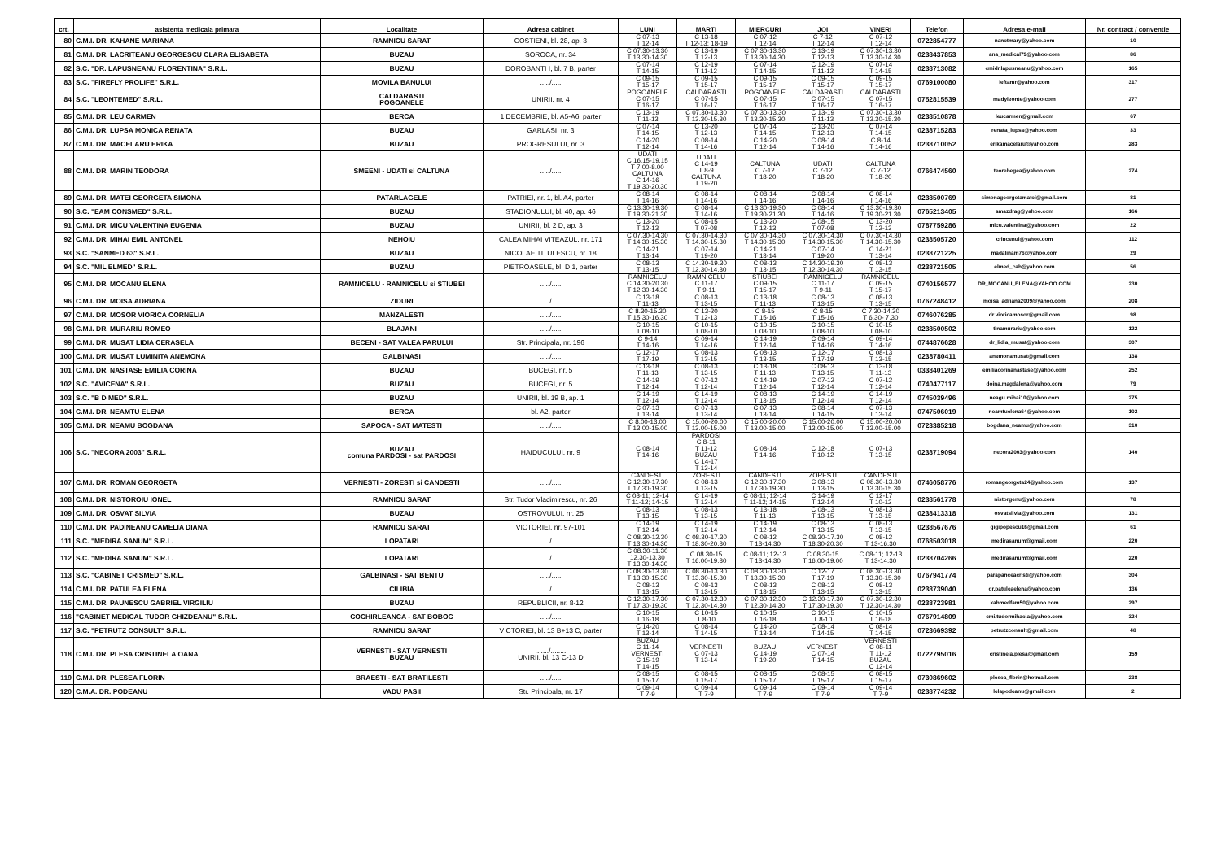| crt. | asistenta medicala primara | Localitate | Adresa cabinet | LUNI | MARTI | MIERCURI | JOI | VINERI | Telefon | Adresa e-mail | Nr. contract / conventie |
| --- | --- | --- | --- | --- | --- | --- | --- | --- | --- | --- | --- |
| 80 | C.M.I. DR. KAHANE MARIANA | RAMNICU SARAT | COSTIENI, bl. 28, ap. 3 | C 07-13 T 12-14 | C 13-18 T 12-13; 18-19 | C 07-12 T 12-14 | C 7-12 T 12-14 | C 07-12 T 12-14 | 0722854777 | nanetmary@yahoo.com | 10 |
| 81 | C.M.I. DR. LACRITEANU GEORGESCU CLARA ELISABETA | BUZAU | SOROCA, nr. 34 | C 07.30-13.30 T 13.30-14.30 | C 13-19 T 12-13 | C 07.30-13.30 T 13.30-14.30 | C 13-19 T 12-13 | C 07.30-13.30 T 13.30-14.30 | 0238437853 | ana_medical79@yahoo.com | 86 |
| 82 | S.C. "DR. LAPUSNEANU FLORENTINA" S.R.L. | BUZAU | DOROBANTI I, bl. 7 B, parter | C 07-14 T 14-15 | C 12-19 T 11-12 | C 07-14 T 14-15 | C 12-19 T 11-12 | C 07-14 T 14-15 | 0238713082 | cmidr.lapusneanu@yahoo.com | 165 |
| 83 | S.C. "FIREFLY PROLIFE" S.R.L. | MOVILA BANULUI | ...../..... | C 09-15 T 15-17 | C 09-15 T 15-17 | C 09-15 T 15-17 | C 09-15 T 15-17 | C 09-15 T 15-17 | 0769100080 | leftamr@yahoo.com | 317 |
| 84 | S.C. "LEONTEMED" S.R.L. | CALDARASTI POGOANELE | UNIRII, nr. 4 | POGOANELE C 07-15 T 16-17 | CALDARASTI C 07-15 T 16-17 | POGOANELE C 07-15 T 16-17 | CALDARASTI C 07-15 T 16-17 | CALDARASTI C 07-15 T 16-17 | 0752815539 | madyleonte@yahoo.com | 277 |
| 85 | C.M.I. DR. LEU CARMEN | BERCA | 1 DECEMBRIE, bl. A5-A6, parter | C 13-19 T 11-13 | C 07.30-13.30 T 13.30-15.30 | C 07.30-13.30 T 13.30-15.30 | C 13-19 T 11-13 | C 07.30-13.30 T 13.30-15.30 | 0238510878 | leucarmen@gmail.com | 67 |
| 86 | C.M.I. DR. LUPSA MONICA RENATA | BUZAU | GARLASI, nr. 3 | C 07-14 T 14-15 | C 13-20 T 12-13 | C 07-14 T 14-15 | C 13-20 T 12-13 | C 07-14 T 14-15 | 0238715283 | renata_lupsa@yahoo.com | 33 |
| 87 | C.M.I. DR. MACELARU ERIKA | BUZAU | PROGRESULUI, nr. 3 | C 14-20 T 12-14 | C 08-14 T 14-16 | C 14-20 T 12-14 | C 08-14 T 14-16 | C 8-14 T 14-16 | 0238710052 | erikamacelaru@yahoo.com | 283 |
| 88 | C.M.I. DR. MARIN TEODORA | SMEENI - UDATI si CALTUNA | ...../..... | UDATI C 16.15-19.15 T 7.00-8.00 CALTUNA C 14-16 T 19.30-20.30 | UDATI C 14-19 T 8-9 CALTUNA T 19-20 | CALTUNA C 7-12 T 18-20 | UDATI C 7-12 T 18-20 | CALTUNA C 7-12 T 18-20 | 0766474560 | teorebegea@yahoo.com | 274 |
| 89 | C.M.I. DR. MATEI GEORGETA SIMONA | PATARLAGELE | PATRIEI, nr. 1, bl. A4, parter | C 08-14 T 14-16 | C 08-14 T 14-16 | C 08-14 T 14-16 | C 08-14 T 14-16 | C 08-14 T 14-16 | 0238500769 | simonageorgetamatei@gmail.com | 81 |
| 90 | S.C. "EAM CONSMED" S.R.L. | BUZAU | STADIONULUI, bl. 40, ap. 46 | C 13.30-19.30 T 19.30-21.30 | C 08-14 T 14-16 | C 13.30-19.30 T 19.30-21.30 | C 08-14 T 14-16 | C 13.30-19.30 T 19.30-21.30 | 0765213405 | amazdrag@yahoo.com | 166 |
| 91 | C.M.I. DR. MICU VALENTINA EUGENIA | BUZAU | UNIRII, bl. 2 D, ap. 3 | C 13-20 T 12-13 | C 08-15 T 07-08 | C 13-20 T 12-13 | C 08-15 T 07-08 | C 13-20 T 12-13 | 0787759286 | micu.valentina@yahoo.com | 22 |
| 92 | C.M.I. DR. MIHAI EMIL ANTONEL | NEHOIU | CALEA MIHAI VITEAZUL, nr. 171 | C 07.30-14.30 T 14.30-15.30 | C 07.30-14.30 T 14.30-15.30 | C 07.30-14.30 T 14.30-15.30 | C 07.30-14.30 T 14.30-15.30 | C 07.30-14.30 T 14.30-15.30 | 0238505720 | crincenul@yahoo.com | 112 |
| 93 | S.C. "SANMED 63" S.R.L. | BUZAU | NICOLAE TITULESCU, nr. 18 | C 14-21 T 13-14 | C 07-14 T 19-20 | C 14-21 T 13-14 | C 07-14 T 19-20 | C 14-21 T 13-14 | 0238721225 | madalinam76@yahoo.com | 29 |
| 94 | S.C. "MIL ELMED" S.R.L. | BUZAU | PIETROASELE, bl. D 1, parter | C 08-13 T 13-15 | C 14.30-19.30 T 12.30-14.30 | C 08-13 T 13-15 | C 14.30-19.30 T 12.30-14.30 | C 08-13 T 13-15 | 0238721505 | elmed_cab@yahoo.com | 56 |
| 95 | C.M.I. DR. MOCANU ELENA | RAMNICELU - RAMNICELU si STIUBEI | ...../..... | RAMNICELU C 14.30-20.30 T 12.30-14.30 | RAMNICELU C 11-17 T 9-11 | STIUBEI C 09-15 T 15-17 | RAMNICELU C 11-17 T 9-11 | RAMNICELU C 09-15 T 15-17 | 0740156577 | DR_MOCANU_ELENA@YAHOO.COM | 230 |
| 96 | C.M.I. DR. MOISA ADRIANA | ZIDURI | ...../..... | C 13-18 T 11-13 | C 08-13 T 13-15 | C 13-18 T 11-13 | C 08-13 T 13-15 | C 08-13 T 13-15 | 0767248412 | moisa_adriana2009@yahoo.com | 208 |
| 97 | C.M.I. DR. MOSOR VIORICA CORNELIA | MANZALESTI | ...../..... | C 8.30-15.30 T 15.30-16.30 | C 13-20 T 12-13 | C 8-15 T 15-16 | C 8-15 T 15-16 | C 7.30-14.30 T 6.30- 7.30 | 0746076285 | dr.vioricamosor@gmail.com | 98 |
| 98 | C.M.I. DR. MURARIU ROMEO | BLAJANI | ...../..... | C 10-15 T 08-10 | C 10-15 T 08-10 | C 10-15 T 08-10 | C 10-15 T 08-10 | C 10-15 T 08-10 | 0238500502 | tinamurariu@yahoo.com | 122 |
| 99 | C.M.I. DR. MUSAT LIDIA CERASELA | BECENI - SAT VALEA PARULUI | Str. Principala, nr. 196 | C 9-14 T 14-16 | C 09-14 T 14-16 | C 14-19 T 12-14 | C 09-14 T 14-16 | C 09-14 T 14-16 | 0744876628 | dr_lidia_musat@yahoo.com | 307 |
| 100 | C.M.I. DR. MUSAT LUMINITA ANEMONA | GALBINASI | ...../..... | C 12-17 T 17-19 | C 08-13 T 13-15 | C 08-13 T 13-15 | C 12-17 T 17-19 | C 08-13 T 13-15 | 0238780411 | anemonamusat@gmail.com | 138 |
| 101 | C.M.I. DR. NASTASE EMILIA CORINA | BUZAU | BUCEGI, nr. 5 | C 13-18 T 11-13 | C 08-13 T 13-15 | C 13-18 T 11-13 | C 08-13 T 13-15 | C 13-18 T 11-13 | 0338401269 | emiliacorinanastase@yahoo.com | 252 |
| 102 | S.C. "AVICENA" S.R.L. | BUZAU | BUCEGI, nr. 5 | C 14-19 T 12-14 | C 07-12 T 12-14 | C 14-19 T 12-14 | C 07-12 T 12-14 | C 07-12 T 12-14 | 0740477117 | doina.magdalena@yahoo.com | 79 |
| 103 | S.C. "B D MED" S.R.L. | BUZAU | UNIRII, bl. 19 B, ap. 1 | C 14-19 T 12-14 | C 14-19 T 12-14 | C 08-13 T 13-15 | C 14-19 T 12-14 | C 14-19 T 12-14 | 0745039496 | neagu.mihai10@yahoo.com | 275 |
| 104 | C.M.I. DR. NEAMTU ELENA | BERCA | bl. A2, parter | C 07-13 T 13-14 | C 07-13 T 13-14 | C 07-13 T 13-14 | C 08-14 T 14-15 | C 07-13 T 13-14 | 0747506019 | neamtuelena64@yahoo.com | 102 |
| 105 | C.M.I. DR. NEAMU BOGDANA | SAPOCA - SAT MATESTI | ...../..... | C 8.00-13.00 T 13.00-15.00 | C 15.00-20.00 T 13.00-15.00 | C 15.00-20.00 T 13.00-15.00 | C 15.00-20.00 T 13.00-15.00 | C 15.00-20.00 T 13.00-15.00 | 0723385218 | bogdana_neamu@yahoo.com | 310 |
| 106 | S.C. "NECORA 2003" S.R.L. | BUZAU comuna PARDOSI - sat PARDOSI | HAIDUCULUI, nr. 9 | C 08-14 T 14-16 | PARDOSI C 8-11 T 11-12 BUZAU C 14-17 T 13-14 | C 08-14 T 14-16 | C 12-18 T 10-12 | C 07-13 T 13-15 | 0238719094 | necora2003@yahoo.com | 140 |
| 107 | C.M.I. DR. ROMAN GEORGETA | VERNESTI - ZORESTI si CANDESTI | ...../..... | CANDESTI C 12.30-17.30 T 17.30-19.30 | ZORESTI C 08-13 T 13-15 | CANDESTI C 12.30-17.30 T 17.30-19.30 | ZORESTI C 08-13 T 13-15 | CANDESTI C 08.30-13.30 T 13.30-15.30 | 0746058776 | romangeorgeta24@yahoo.com | 137 |
| 108 | C.M.I. DR. NISTOROIU IONEL | RAMNICU SARAT | Str. Tudor Vladimirescu, nr. 26 | C 08-11; 12-14 T 11-12; 14-15 | C 14-19 T 12-14 | C 08-11; 12-14 T 11-12; 14-15 | C 14-19 T 12-14 | C 12-17 T 10-12 | 0238561778 | nistorgenu@yahoo.com | 78 |
| 109 | C.M.I. DR. OSVAT SILVIA | BUZAU | OSTROVULUI, nr. 25 | C 08-13 T 13-15 | C 08-13 T 13-15 | C 13-18 T 11-13 | C 08-13 T 13-15 | C 08-13 T 13-15 | 0238413318 | osvatsilvia@yahoo.com | 131 |
| 110 | C.M.I. DR. PADINEANU CAMELIA DIANA | RAMNICU SARAT | VICTORIEI, nr. 97-101 | C 14-19 T 12-14 | C 14-19 T 12-14 | C 14-19 T 12-14 | C 08-13 T 13-15 | C 08-13 T 13-15 | 0238567676 | gigipopescu16@gmail.com | 61 |
| 111 | S.C. "MEDIRA SANUM" S.R.L. | LOPATARI | ...../..... | C 08.30-12.30 T 13.30-14.30 | C 08.30-17.30 T 18.30-20.30 | C 08-12 T 13-14.30 | C 08.30-17.30 T 18.30-20.30 | C 08-12 T 13-16.30 | 0768503018 | medirasanum@gmail.com | 220 |
| 112 | S.C. "MEDIRA SANUM" S.R.L. | LOPATARI | ...../..... | C 08.30-11.30 12.30-13.30 T 13.30-14.30 | C 08.30-15 T 16.00-19.30 | C 08-11; 12-13 T 13-14.30 | C 08.30-15 T 16.00-19.00 | C 08-11; 12-13 T 13-14.30 | 0238704266 | medirasanum@gmail.com | 220 |
| 113 | S.C. "CABINET CRISMED" S.R.L. | GALBINASI - SAT BENTU | ...../..... | C 08.30-13.30 T 13.30-15.30 | C 08.30-13.30 T 13.30-15.30 | C 08.30-13.30 T 13.30-15.30 | C 12-17 T 17-19 | C 08.30-13.30 T 13.30-15.30 | 0767941774 | parapanceacristi@yahoo.com | 304 |
| 114 | C.M.I. DR. PATULEA ELENA | CILIBIA | ...../..... | C 08-13 T 13-15 | C 08-13 T 13-15 | C 08-13 T 13-15 | C 08-13 T 13-15 | C 08-13 T 13-15 | 0238739040 | dr.patuleaelena@yahoo.com | 136 |
| 115 | C.M.I. DR. PAUNESCU GABRIEL VIRGILIU | BUZAU | REPUBLICII, nr. 8-12 | C 12.30-17.30 T 17.30-19.30 | C 07.30-12.30 T 12.30-14.30 | C 07.30-12.30 T 12.30-14.30 | C 12.30-17.30 T 17.30-19.30 | C 07.30-12.30 T 12.30-14.30 | 0238723981 | kabmedfam50@yahoo.com | 297 |
| 116 | "CABINET MEDICAL TUDOR GHIZDEANU" S.R.L. | COCHIRLEANCA - SAT BOBOC | ...../..... | C 10-15 T 16-18 | C 10-15 T 8-10 | C 10-15 T 16-18 | C 10-15 T 8-10 | C 10-15 T 16-18 | 0767914809 | cmi.tudormihaela@yahoo.com | 324 |
| 117 | S.C. "PETRUTZ CONSULT" S.R.L. | RAMNICU SARAT | VICTORIEI, bl. 13 B+13 C, parter | C 14-20 T 13-14 | C 08-14 T 14-15 | C 14-20 T 13-14 | C 08-14 T 14-15 | C 08-14 T 14-15 | 0723669392 | petrutzconsult@gmail.com | 48 |
| 118 | C.M.I. DR. PLESA CRISTINELA OANA | VERNESTI - SAT VERNESTI BUZAU | ......./........ UNIRII, bl. 13 C-13 D | BUZAU C 11-14 VERNESTI C 15-19 T 14-15 | VERNESTI C 07-13 T 13-14 | BUZAU C 14-19 T 19-20 | VERNESTI C 07-14 T 14-15 | VERNESTI C 08-11 T 11-12 BUZAU C 12-14 | 0722795016 | cristinela.plesa@gmail.com | 159 |
| 119 | C.M.I. DR. PLESEA FLORIN | BRAESTI - SAT BRATILESTI | ...../..... | C 08-15 T 15-17 | C 08-15 T 15-17 | C 08-15 T 15-17 | C 08-15 T 15-17 | C 08-15 T 15-17 | 0730869602 | plesea_florin@hotmail.com | 238 |
| 120 | C.M.A. DR. PODEANU | VADU PASII | Str. Principala, nr. 17 | C 09-14 T 7-9 | C 09-14 T 7-9 | C 09-14 T 7-9 | C 09-14 T 7-9 | C 09-14 T 7-9 | 0238774232 | lelapodeanu@gmail.com | 2 |